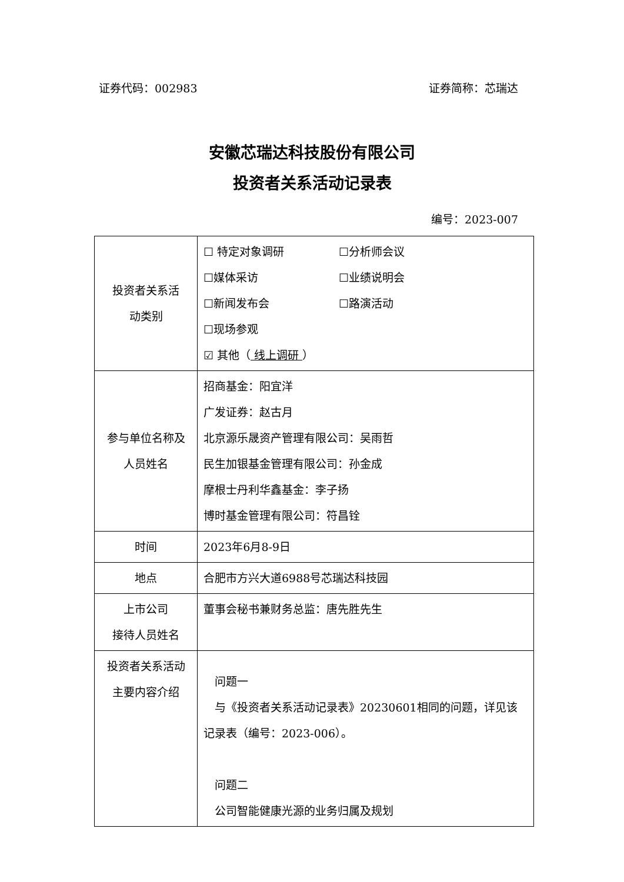证券代码：002983 证券简称：芯瑞达
安徽芯瑞达科技股份有限公司
投资者关系活动记录表
编号：2023-007
| 投资者关系活 动类别 | ☐ 特定对象调研 ☐分析师会议 ☐媒体采访 ☐业绩说明会 ☐新闻发布会 ☐路演活动 ☐现场参观 ☑ 其他（ 线上调研 ） |
| 参与单位名称及 人员姓名 | 招商基金：阳宜洋 广发证券：赵古月 北京源乐晟资产管理有限公司：吴雨哲 民生加银基金管理有限公司：孙金成 摩根士丹利华鑫基金：李子扬 博时基金管理有限公司：符昌铨 |
| 时间 | 2023年6月8-9日 |
| 地点 | 合肥市方兴大道6988号芯瑞达科技园 |
| 上市公司 接待人员姓名 | 董事会秘书兼财务总监：唐先胜先生 |
| 投资者关系活动 主要内容介绍 | 问题一 与《投资者关系活动记录表》20230601相同的问题，详见该记录表（编号：2023-006）。 问题二 公司智能健康光源的业务归属及规划 |